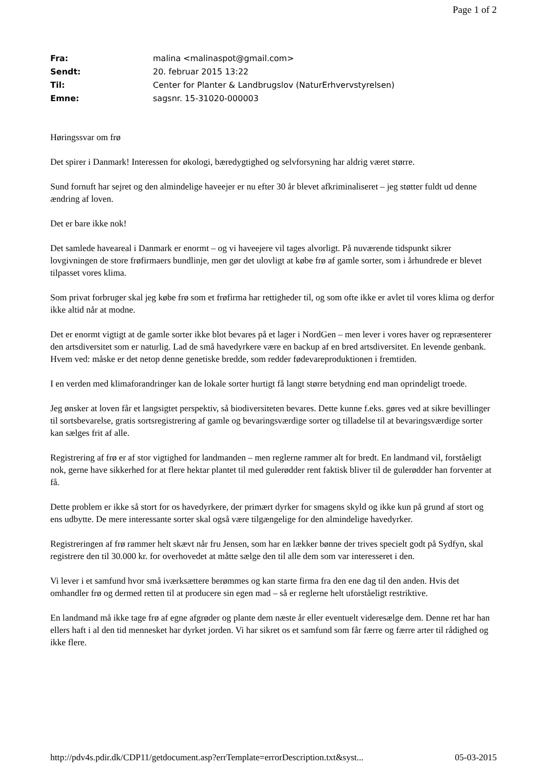Page 1 of 2
| Fra: | malina <malinaspot@gmail.com> |
| Sendt: | 20. februar 2015 13:22 |
| Til: | Center for Planter & Landbrugslov (NaturErhvervstyrelsen) |
| Emne: | sagsnr. 15-31020-000003 |
Høringssvar om frø
Det spirer i Danmark! Interessen for økologi, bæredygtighed og selvforsyning har aldrig været større.
Sund fornuft har sejret og den almindelige haveejer er nu efter 30 år blevet afkriminaliseret – jeg støtter fuldt ud denne ændring af loven.
Det er bare ikke nok!
Det samlede haveareal i Danmark er enormt – og vi haveejere vil tages alvorligt. På nuværende tidspunkt sikrer lovgivningen de store frøfirmaers bundlinje, men gør det ulovligt at købe frø af gamle sorter, som i århundrede er blevet tilpasset vores klima.
Som privat forbruger skal jeg købe frø som et frøfirma har rettigheder til, og som ofte ikke er avlet til vores klima og derfor ikke altid når at modne.
Det er enormt vigtigt at de gamle sorter ikke blot bevares på et lager i NordGen – men lever i vores haver og repræsenterer den artsdiversitet som er naturlig. Lad de små havedyrkere være en backup af en bred artsdiversitet. En levende genbank. Hvem ved: måske er det netop denne genetiske bredde, som redder fødevareproduktionen i fremtiden.
I en verden med klimaforandringer kan de lokale sorter hurtigt få langt større betydning end man oprindeligt troede.
Jeg ønsker at loven får et langsigtet perspektiv, så biodiversiteten bevares. Dette kunne f.eks. gøres ved at sikre bevillinger til sortsbevarelse, gratis sortsregistrering af gamle og bevaringsværdige sorter og tilladelse til at bevaringsværdige sorter kan sælges frit af alle.
Registrering af frø er af stor vigtighed for landmanden – men reglerne rammer alt for bredt. En landmand vil, forståeligt nok, gerne have sikkerhed for at flere hektar plantet til med gulerødder rent faktisk bliver til de gulerødder han forventer at få.
Dette problem er ikke så stort for os havedyrkere, der primært dyrker for smagens skyld og ikke kun på grund af stort og ens udbytte. De mere interessante sorter skal også være tilgængelige for den almindelige havedyrker.
Registreringen af frø rammer helt skævt når fru Jensen, som har en lækker bønne der trives specielt godt på Sydfyn, skal registrere den til 30.000 kr. for overhovedet at måtte sælge den til alle dem som var interesseret i den.
Vi lever i et samfund hvor små iværksættere berømmes og kan starte firma fra den ene dag til den anden. Hvis det omhandler frø og dermed retten til at producere sin egen mad – så er reglerne helt uforståeligt restriktive.
En landmand må ikke tage frø af egne afgrøder og plante dem næste år eller eventuelt videresælge dem. Denne ret har han ellers haft i al den tid mennesket har dyrket jorden. Vi har sikret os et samfund som får færre og færre arter til rådighed og ikke flere.
http://pdv4s.pdir.dk/CDP11/getdocument.asp?errTemplate=errorDescription.txt&syst... 05-03-2015